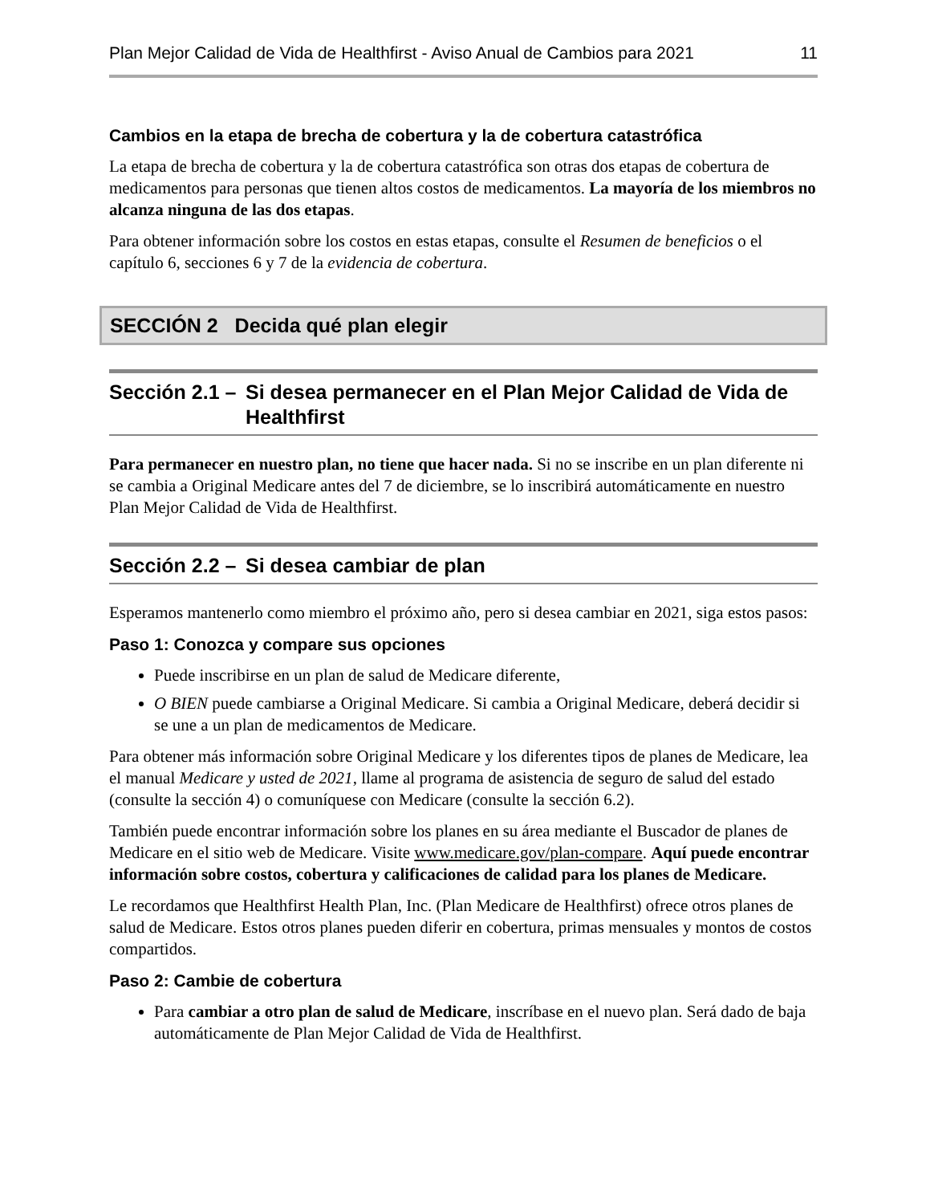Plan Mejor Calidad de Vida de Healthfirst - Aviso Anual de Cambios para 2021 11
Cambios en la etapa de brecha de cobertura y la de cobertura catastrófica
La etapa de brecha de cobertura y la de cobertura catastrófica son otras dos etapas de cobertura de medicamentos para personas que tienen altos costos de medicamentos. La mayoría de los miembros no alcanza ninguna de las dos etapas.
Para obtener información sobre los costos en estas etapas, consulte el Resumen de beneficios o el capítulo 6, secciones 6 y 7 de la evidencia de cobertura.
SECCIÓN 2 Decida qué plan elegir
Sección 2.1 – Si desea permanecer en el Plan Mejor Calidad de Vida de Healthfirst
Para permanecer en nuestro plan, no tiene que hacer nada. Si no se inscribe en un plan diferente ni se cambia a Original Medicare antes del 7 de diciembre, se lo inscribirá automáticamente en nuestro Plan Mejor Calidad de Vida de Healthfirst.
Sección 2.2 – Si desea cambiar de plan
Esperamos mantenerlo como miembro el próximo año, pero si desea cambiar en 2021, siga estos pasos:
Paso 1: Conozca y compare sus opciones
Puede inscribirse en un plan de salud de Medicare diferente,
O BIEN puede cambiarse a Original Medicare. Si cambia a Original Medicare, deberá decidir si se une a un plan de medicamentos de Medicare.
Para obtener más información sobre Original Medicare y los diferentes tipos de planes de Medicare, lea el manual Medicare y usted de 2021, llame al programa de asistencia de seguro de salud del estado (consulte la sección 4) o comuníquese con Medicare (consulte la sección 6.2).
También puede encontrar información sobre los planes en su área mediante el Buscador de planes de Medicare en el sitio web de Medicare. Visite www.medicare.gov/plan-compare. Aquí puede encontrar información sobre costos, cobertura y calificaciones de calidad para los planes de Medicare.
Le recordamos que Healthfirst Health Plan, Inc. (Plan Medicare de Healthfirst) ofrece otros planes de salud de Medicare. Estos otros planes pueden diferir en cobertura, primas mensuales y montos de costos compartidos.
Paso 2: Cambie de cobertura
Para cambiar a otro plan de salud de Medicare, inscríbase en el nuevo plan. Será dado de baja automáticamente de Plan Mejor Calidad de Vida de Healthfirst.